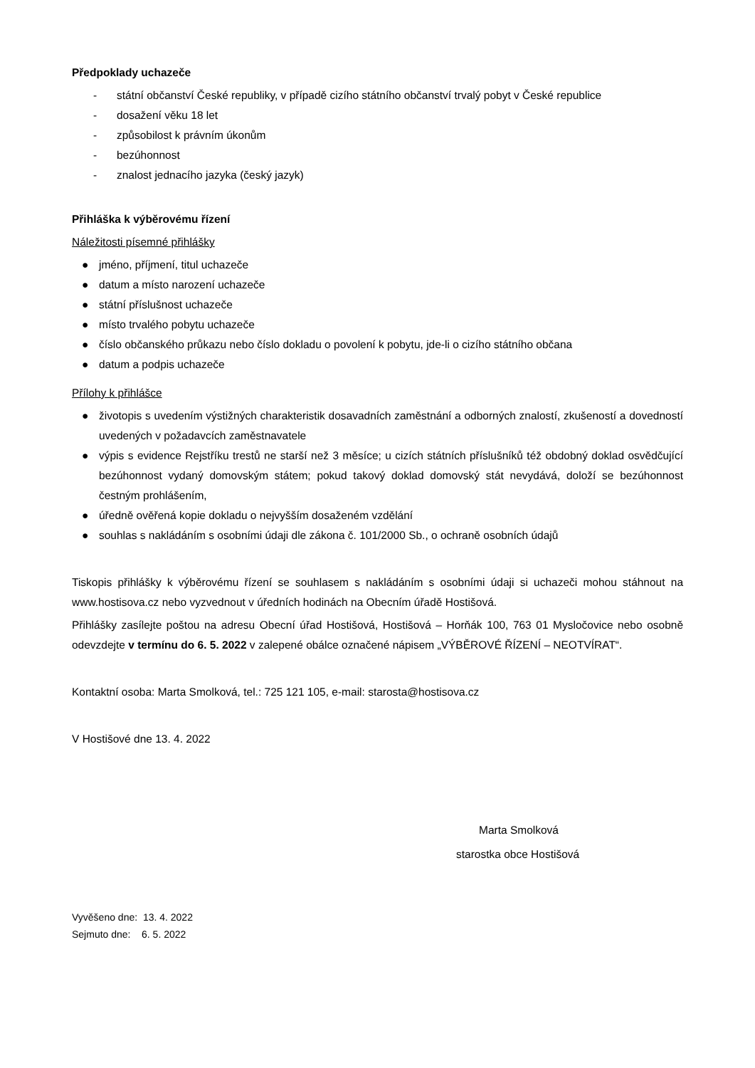Předpoklady uchazeče
- státní občanství České republiky, v případě cizího státního občanství trvalý pobyt v České republice
- dosažení věku 18 let
- způsobilost k právním úkonům
- bezúhonnost
- znalost jednacího jazyka (český jazyk)
Přihláška k výběrovému řízení
Náležitosti písemné přihlášky
● jméno, příjmení, titul uchazeče
● datum a místo narození uchazeče
● státní příslušnost uchazeče
● místo trvalého pobytu uchazeče
● číslo občanského průkazu nebo číslo dokladu o povolení k pobytu, jde-li o cizího státního občana
● datum a podpis uchazeče
Přílohy k přihlášce
● životopis s uvedením výstižných charakteristik dosavadních zaměstnání a odborných znalostí, zkušeností a dovedností uvedených v požadavcích zaměstnavatele
● výpis s evidence Rejstříku trestů ne starší než 3 měsíce; u cizích státních příslušníků též obdobný doklad osvědčující bezúhonnost vydaný domovským státem; pokud takový doklad domovský stát nevydává, doloží se bezúhonnost čestným prohlášením,
● úředně ověřená kopie dokladu o nejvyšším dosaženém vzdělání
● souhlas s nakládáním s osobními údaji dle zákona č. 101/2000 Sb., o ochraně osobních údajů
Tiskopis přihlášky k výběrovému řízení se souhlasem s nakládáním s osobními údaji si uchazeči mohou stáhnout na www.hostisova.cz nebo vyzvednout v úředních hodinách na Obecním úřadě Hostišová.
Přihlášky zasílejte poštou na adresu Obecní úřad Hostišová, Hostišová – Horňák 100, 763 01 Mysločovice nebo osobně odevzdejte v termínu do 6. 5. 2022 v zalepené obálce označené nápisem „VÝBĚROVÉ ŘÍZENÍ – NEOTVÍRAT“.
Kontaktní osoba: Marta Smolková, tel.: 725 121 105, e-mail: starosta@hostisova.cz
V Hostišové dne 13. 4. 2022
Marta Smolková
starostka obce Hostišová
Vyvěšeno dne: 13. 4. 2022
Sejmuto dne: 6. 5. 2022